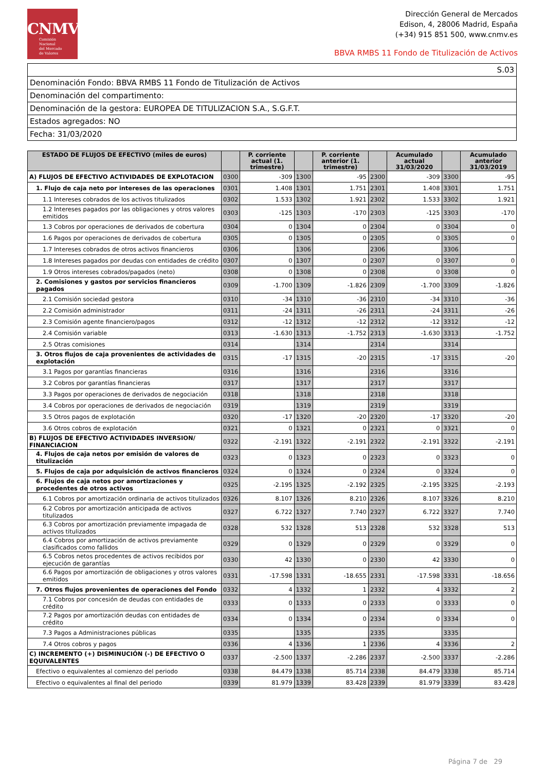CNMV
Comisión
Nacional
del Mercado
de Valores
Dirección General de Mercados
Edison, 4, 28006 Madrid, España
(+34) 915 851 500, www.cnmv.es
BBVA RMBS 11 Fondo de Titulización de Activos
| S.03 |
| Denominación Fondo: BBVA RMBS 11 Fondo de Titulización de Activos |
| Denominación del compartimento: |
| Denominación de la gestora: EUROPEA DE TITULIZACION S.A., S.G.F.T. |
| Estados agregados: NO |
| Fecha: 31/03/2020 |
| ESTADO DE FLUJOS DE EFECTIVO (miles de euros) | | P. corriente actual (1. trimestre) | | P. corriente anterior (1. trimestre) | | Acumulado actual 31/03/2020 | | Acumulado anterior 31/03/2019 |
| --- | --- | --- | --- | --- | --- | --- | --- | --- |
| A) FLUJOS DE EFECTIVO ACTIVIDADES DE EXPLOTACION | 0300 | -309 | 1300 | -95 | 2300 | -309 | 3300 | -95 |
| 1. Flujo de caja neto por intereses de las operaciones | 0301 | 1.408 | 1301 | 1.751 | 2301 | 1.408 | 3301 | 1.751 |
| 1.1 Intereses cobrados de los activos titulizados | 0302 | 1.533 | 1302 | 1.921 | 2302 | 1.533 | 3302 | 1.921 |
| 1.2 Intereses pagados por las obligaciones y otros valores emitidos | 0303 | -125 | 1303 | -170 | 2303 | -125 | 3303 | -170 |
| 1.3 Cobros por operaciones de derivados de cobertura | 0304 | 0 | 1304 | 0 | 2304 | 0 | 3304 | 0 |
| 1.6 Pagos por operaciones de derivados de cobertura | 0305 | 0 | 1305 | 0 | 2305 | 0 | 3305 | 0 |
| 1.7 Intereses cobrados de otros activos financieros | 0306 | | 1306 | | 2306 | | 3306 | |
| 1.8 Intereses pagados por deudas con entidades de crédito | 0307 | 0 | 1307 | 0 | 2307 | 0 | 3307 | 0 |
| 1.9 Otros intereses cobrados/pagados (neto) | 0308 | 0 | 1308 | 0 | 2308 | 0 | 3308 | 0 |
| 2. Comisiones y gastos por servicios financieros pagados | 0309 | -1.700 | 1309 | -1.826 | 2309 | -1.700 | 3309 | -1.826 |
| 2.1 Comisión sociedad gestora | 0310 | -34 | 1310 | -36 | 2310 | -34 | 3310 | -36 |
| 2.2 Comisión administrador | 0311 | -24 | 1311 | -26 | 2311 | -24 | 3311 | -26 |
| 2.3 Comisión agente financiero/pagos | 0312 | -12 | 1312 | -12 | 2312 | -12 | 3312 | -12 |
| 2.4 Comisión variable | 0313 | -1.630 | 1313 | -1.752 | 2313 | -1.630 | 3313 | -1.752 |
| 2.5 Otras comisiones | 0314 | | 1314 | | 2314 | | 3314 | |
| 3. Otros flujos de caja provenientes de actividades de explotación | 0315 | -17 | 1315 | -20 | 2315 | -17 | 3315 | -20 |
| 3.1 Pagos por garantías financieras | 0316 | | 1316 | | 2316 | | 3316 | |
| 3.2 Cobros por garantías financieras | 0317 | | 1317 | | 2317 | | 3317 | |
| 3.3 Pagos por operaciones de derivados de negociación | 0318 | | 1318 | | 2318 | | 3318 | |
| 3.4 Cobros por operaciones de derivados de negociación | 0319 | | 1319 | | 2319 | | 3319 | |
| 3.5 Otros pagos de explotación | 0320 | -17 | 1320 | -20 | 2320 | -17 | 3320 | -20 |
| 3.6 Otros cobros de explotación | 0321 | 0 | 1321 | 0 | 2321 | 0 | 3321 | 0 |
| B) FLUJOS DE EFECTIVO ACTIVIDADES INVERSION/ FINANCIACION | 0322 | -2.191 | 1322 | -2.191 | 2322 | -2.191 | 3322 | -2.191 |
| 4. Flujos de caja netos por emisión de valores de titulización | 0323 | 0 | 1323 | 0 | 2323 | 0 | 3323 | 0 |
| 5. Flujos de caja por adquisición de activos financieros | 0324 | 0 | 1324 | 0 | 2324 | 0 | 3324 | 0 |
| 6. Flujos de caja netos por amortizaciones y procedentes de otros activos | 0325 | -2.195 | 1325 | -2.192 | 2325 | -2.195 | 3325 | -2.193 |
| 6.1 Cobros por amortización ordinaria de activos titulizados | 0326 | 8.107 | 1326 | 8.210 | 2326 | 8.107 | 3326 | 8.210 |
| 6.2 Cobros por amortización anticipada de activos titulizados | 0327 | 6.722 | 1327 | 7.740 | 2327 | 6.722 | 3327 | 7.740 |
| 6.3 Cobros por amortización previamente impagada de activos titulizados | 0328 | 532 | 1328 | 513 | 2328 | 532 | 3328 | 513 |
| 6.4 Cobros por amortización de activos previamente clasificados como fallidos | 0329 | 0 | 1329 | 0 | 2329 | 0 | 3329 | 0 |
| 6.5 Cobros netos procedentes de activos recibidos por ejecución de garantías | 0330 | 42 | 1330 | 0 | 2330 | 42 | 3330 | 0 |
| 6.6 Pagos por amortización de obligaciones y otros valores emitidos | 0331 | -17.598 | 1331 | -18.655 | 2331 | -17.598 | 3331 | -18.656 |
| 7. Otros flujos provenientes de operaciones del Fondo | 0332 | 4 | 1332 | 1 | 2332 | 4 | 3332 | 2 |
| 7.1 Cobros por concesión de deudas con entidades de crédito | 0333 | 0 | 1333 | 0 | 2333 | 0 | 3333 | 0 |
| 7.2 Pagos por amortización deudas con entidades de crédito | 0334 | 0 | 1334 | 0 | 2334 | 0 | 3334 | 0 |
| 7.3 Pagos a Administraciones públicas | 0335 | | 1335 | | 2335 | | 3335 | |
| 7.4 Otros cobros y pagos | 0336 | 4 | 1336 | 1 | 2336 | 4 | 3336 | 2 |
| C) INCREMENTO (+) DISMINUCIÓN (-) DE EFECTIVO O EQUIVALENTES | 0337 | -2.500 | 1337 | -2.286 | 2337 | -2.500 | 3337 | -2.286 |
| Efectivo o equivalentes al comienzo del periodo | 0338 | 84.479 | 1338 | 85.714 | 2338 | 84.479 | 3338 | 85.714 |
| Efectivo o equivalentes al final del periodo | 0339 | 81.979 | 1339 | 83.428 | 2339 | 81.979 | 3339 | 83.428 |
Página 7 de 29